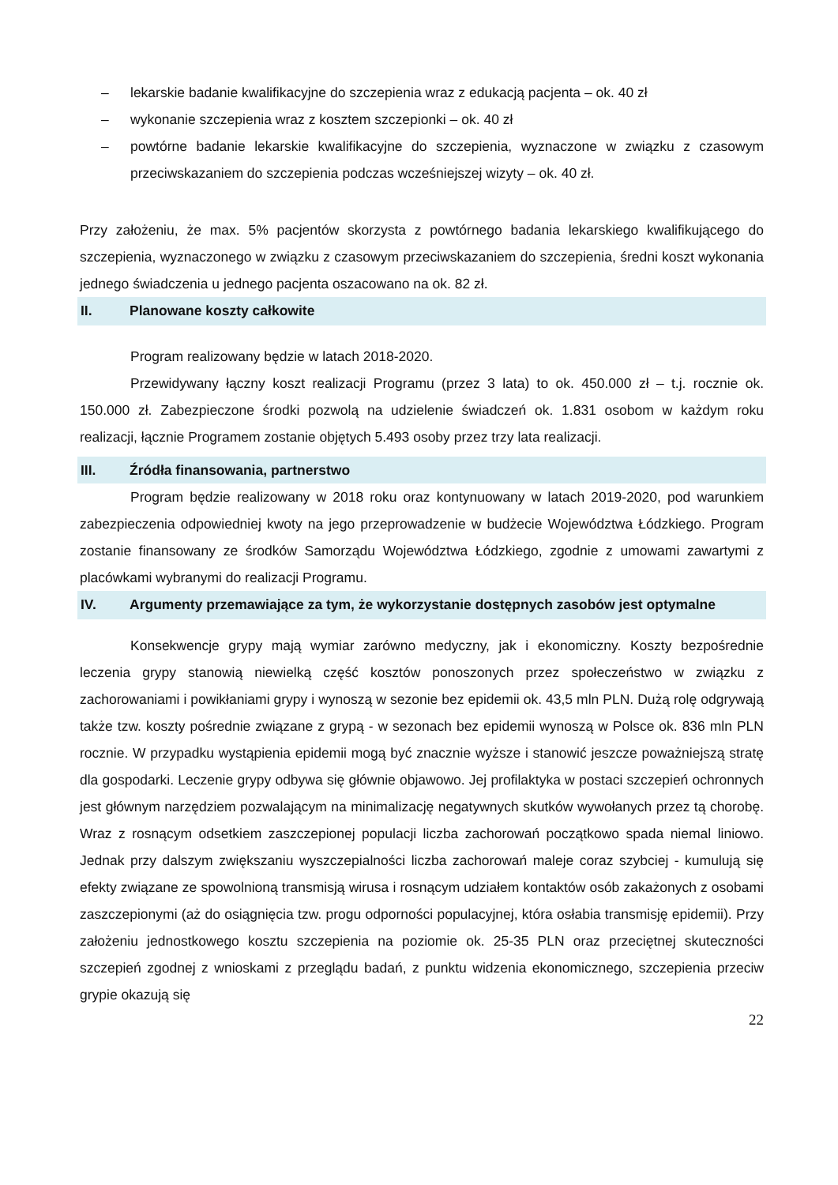– lekarskie badanie kwalifikacyjne do szczepienia wraz z edukacją pacjenta – ok. 40 zł
– wykonanie szczepienia wraz z kosztem szczepionki – ok. 40 zł
– powtórne badanie lekarskie kwalifikacyjne do szczepienia, wyznaczone w związku z czasowym przeciwskazaniem do szczepienia podczas wcześniejszej wizyty – ok. 40 zł.
Przy założeniu, że max. 5% pacjentów skorzysta z powtórnego badania lekarskiego kwalifikującego do szczepienia, wyznaczonego w związku z czasowym przeciwskazaniem do szczepienia, średni koszt wykonania jednego świadczenia u jednego pacjenta oszacowano na ok. 82 zł.
II. Planowane koszty całkowite
Program realizowany będzie w latach 2018-2020.
Przewidywany łączny koszt realizacji Programu (przez 3 lata) to ok. 450.000 zł – t.j. rocznie ok. 150.000 zł. Zabezpieczone środki pozwolą na udzielenie świadczeń ok. 1.831 osobom w każdym roku realizacji, łącznie Programem zostanie objętych 5.493 osoby przez trzy lata realizacji.
III. Źródła finansowania, partnerstwo
Program będzie realizowany w 2018 roku oraz kontynuowany w latach 2019-2020, pod warunkiem zabezpieczenia odpowiedniej kwoty na jego przeprowadzenie w budżecie Województwa Łódzkiego. Program zostanie finansowany ze środków Samorządu Województwa Łódzkiego, zgodnie z umowami zawartymi z placówkami wybranymi do realizacji Programu.
IV. Argumenty przemawiające za tym, że wykorzystanie dostępnych zasobów jest optymalne
Konsekwencje grypy mają wymiar zarówno medyczny, jak i ekonomiczny. Koszty bezpośrednie leczenia grypy stanowią niewielką część kosztów ponoszonych przez społeczeństwo w związku z zachorowaniami i powikłaniami grypy i wynoszą w sezonie bez epidemii ok. 43,5 mln PLN. Dużą rolę odgrywają także tzw. koszty pośrednie związane z grypą - w sezonach bez epidemii wynoszą w Polsce ok. 836 mln PLN rocznie. W przypadku wystąpienia epidemii mogą być znacznie wyższe i stanowić jeszcze poważniejszą stratę dla gospodarki. Leczenie grypy odbywa się głównie objawowo. Jej profilaktyka w postaci szczepień ochronnych jest głównym narzędziem pozwalającym na minimalizację negatywnych skutków wywołanych przez tą chorobę. Wraz z rosnącym odsetkiem zaszczepionej populacji liczba zachorowań początkowo spada niemal liniowo. Jednak przy dalszym zwiększaniu wyszczepialności liczba zachorowań maleje coraz szybciej - kumulują się efekty związane ze spowolnioną transmisją wirusa i rosnącym udziałem kontaktów osób zakażonych z osobami zaszczepionymi (aż do osiągnięcia tzw. progu odporności populacyjnej, która osłabia transmisję epidemii). Przy założeniu jednostkowego kosztu szczepienia na poziomie ok. 25-35 PLN oraz przeciętnej skuteczności szczepień zgodnej z wnioskami z przeglądu badań, z punktu widzenia ekonomicznego, szczepienia przeciw grypie okazują się
22